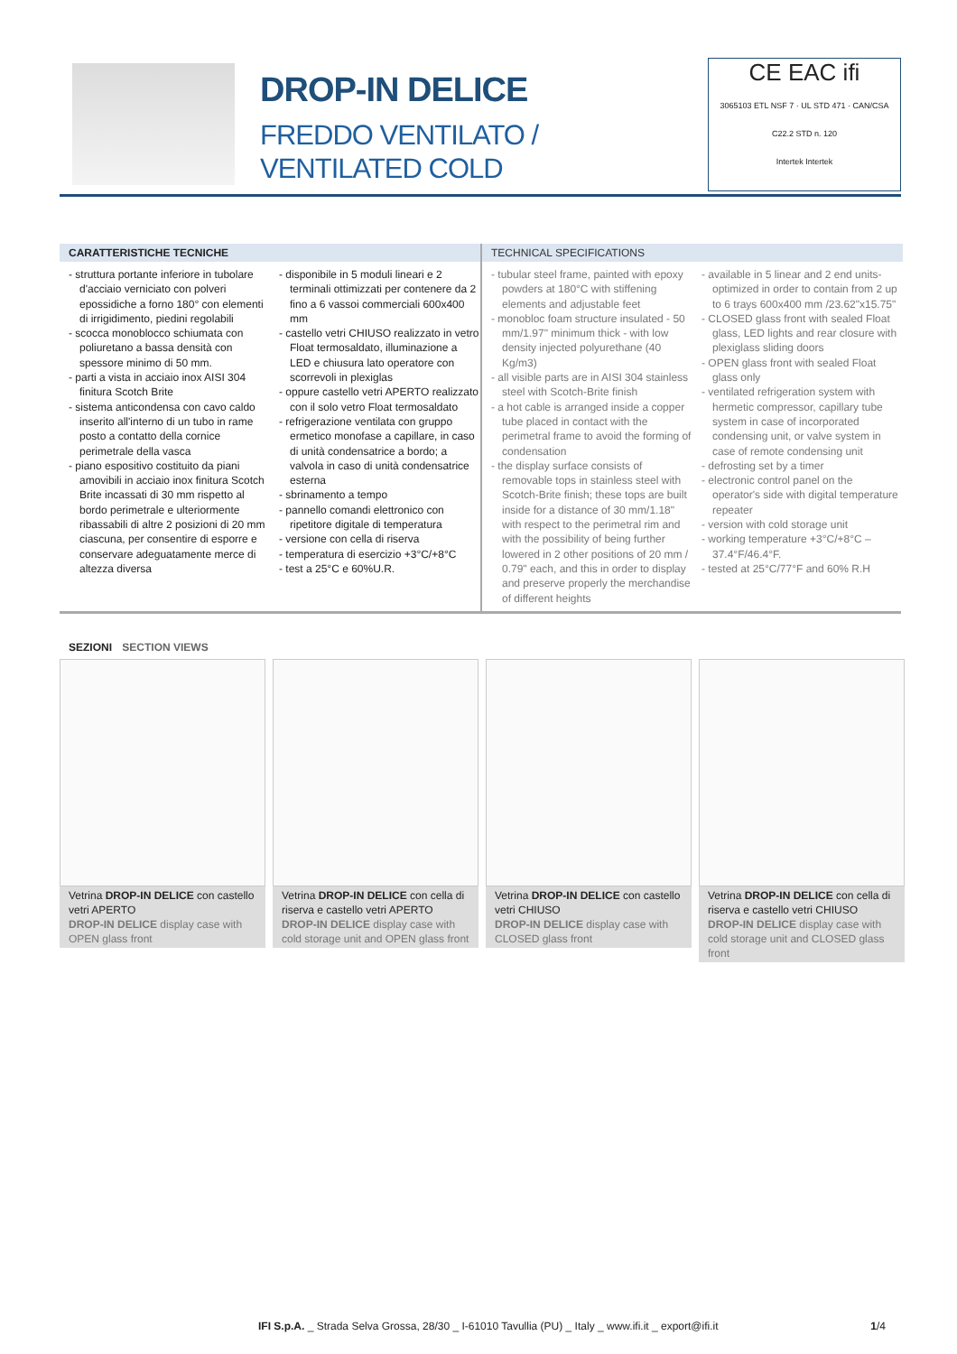DROP-IN DELICE
FREDDO VENTILATO /
VENTILATED COLD
CE EAC ifi
3065103 ETL NSF 7 · UL STD 471 · CAN/CSA C22.2 STD n. 120
Intertek Intertek
CARATTERISTICHE TECNICHE
- struttura portante inferiore in tubolare d'acciaio verniciato con polveri epossidiche a forno 180° con elementi di irrigidimento, piedini regolabili
- scocca monoblocco schiumata con poliuretano a bassa densità con spessore minimo di 50 mm.
- parti a vista in acciaio inox AISI 304 finitura Scotch Brite
- sistema anticondensa con cavo caldo inserito all'interno di un tubo in rame posto a contatto della cornice perimetrale della vasca
- piano espositivo costituito da piani amovibili in acciaio inox finitura Scotch Brite incassati di 30 mm rispetto al bordo perimetrale e ulteriormente ribassabili di altre 2 posizioni di 20 mm ciascuna, per consentire di esporre e conservare adeguatamente merce di altezza diversa
- disponibile in 5 moduli lineari e 2 terminali ottimizzati per contenere da 2 fino a 6 vassoi commerciali 600x400 mm
- castello vetri CHIUSO realizzato in vetro Float termosaldato, illuminazione a LED e chiusura lato operatore con scorrevoli in plexiglas
- oppure castello vetri APERTO realizzato con il solo vetro Float termosaldato
- refrigerazione ventilata con gruppo ermetico monofase a capillare, in caso di unità condensatrice a bordo; a valvola in caso di unità condensatrice esterna
- sbrinamento a tempo
- pannello comandi elettronico con ripetitore digitale di temperatura
- versione con cella di riserva
- temperatura di esercizio +3°C/+8°C
- test a 25°C e 60%U.R.
TECHNICAL SPECIFICATIONS
- tubular steel frame, painted with epoxy powders at 180°C with stiffening elements and adjustable feet
- monobloc foam structure insulated - 50 mm/1.97" minimum thick - with low density injected polyurethane (40 Kg/m3)
- all visible parts are in AISI 304 stainless steel with Scotch-Brite finish
- a hot cable is arranged inside a copper tube placed in contact with the perimetral frame to avoid the forming of condensation
- the display surface consists of removable tops in stainless steel with Scotch-Brite finish; these tops are built inside for a distance of 30 mm/1.18" with respect to the perimetral rim and with the possibility of being further lowered in 2 other positions of 20 mm / 0.79" each, and this in order to display and preserve properly the merchandise of different heights
- available in 5 linear and 2 end units-optimized in order to contain from 2 up to 6 trays 600x400 mm /23.62"x15.75"
- CLOSED glass front with sealed Float glass, LED lights and rear closure with plexiglass sliding doors
- OPEN glass front with sealed Float glass only
- ventilated refrigeration system with hermetic compressor, capillary tube system in case of incorporated condensing unit, or valve system in case of remote condensing unit
- defrosting set by a timer
- electronic control panel on the operator's side with digital temperature repeater
- version with cold storage unit
- working temperature +3°C/+8°C – 37.4°F/46.4°F.
- tested at 25°C/77°F and 60% R.H
SEZIONI SECTION VIEWS
Vetrina DROP-IN DELICE con castello vetri APERTO
DROP-IN DELICE display case with OPEN glass front
Vetrina DROP-IN DELICE con cella di riserva e castello vetri APERTO
DROP-IN DELICE display case with cold storage unit and OPEN glass front
Vetrina DROP-IN DELICE con castello vetri CHIUSO
DROP-IN DELICE display case with CLOSED glass front
Vetrina DROP-IN DELICE con cella di riserva e castello vetri CHIUSO
DROP-IN DELICE display case with cold storage unit and CLOSED glass front
IFI S.p.A. _ Strada Selva Grossa, 28/30 _ I-61010 Tavullia (PU) _ Italy _ www.ifi.it _ export@ifi.it 1/4